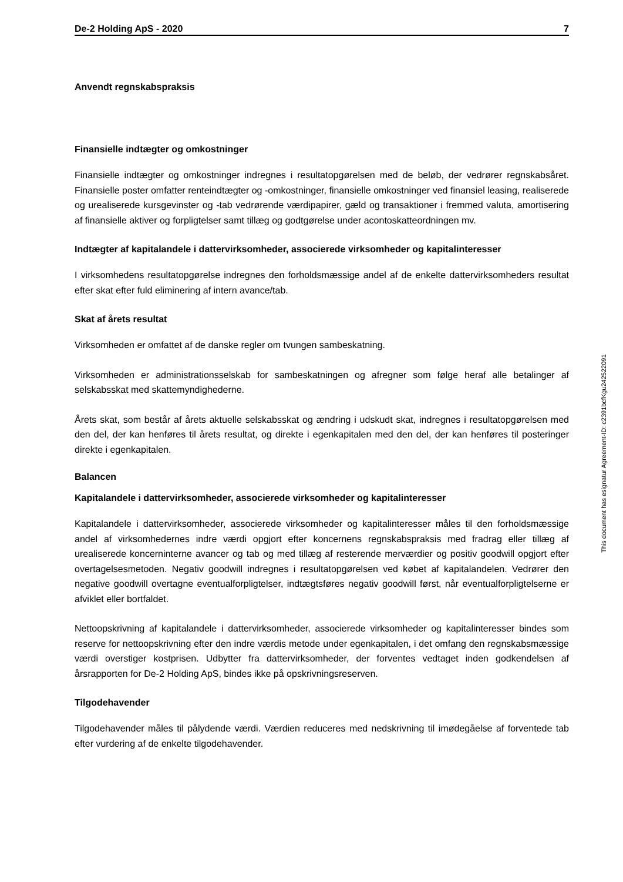De-2 Holding ApS - 2020 7
Anvendt regnskabspraksis
Finansielle indtægter og omkostninger
Finansielle indtægter og omkostninger indregnes i resultatopgørelsen med de beløb, der vedrører regnskabsåret. Finansielle poster omfatter renteindtægter og -omkostninger, finansielle omkostninger ved finansiel leasing, realiserede og urealiserede kursgevinster og -tab vedrørende værdipapirer, gæld og transaktioner i fremmed valuta, amortisering af finansielle aktiver og forpligtelser samt tillæg og godtgørelse under acontoskatteordningen mv.
Indtægter af kapitalandele i dattervirksomheder, associerede virksomheder og kapitalinteresser
I virksomhedens resultatopgørelse indregnes den forholdsmæssige andel af de enkelte dattervirksomheders resultat efter skat efter fuld eliminering af intern avance/tab.
Skat af årets resultat
Virksomheden er omfattet af de danske regler om tvungen sambeskatning.
Virksomheden er administrationsselskab for sambeskatningen og afregner som følge heraf alle betalinger af selskabsskat med skattemyndighederne.
Årets skat, som består af årets aktuelle selskabsskat og ændring i udskudt skat, indregnes i resultatopgørelsen med den del, der kan henføres til årets resultat, og direkte i egenkapitalen med den del, der kan henføres til posteringer direkte i egenkapitalen.
Balancen
Kapitalandele i dattervirksomheder, associerede virksomheder og kapitalinteresser
Kapitalandele i dattervirksomheder, associerede virksomheder og kapitalinteresser måles til den forholdsmæssige andel af virksomhedernes indre værdi opgjort efter koncernens regnskabspraksis med fradrag eller tillæg af urealiserede koncerninterne avancer og tab og med tillæg af resterende merværdier og positiv goodwill opgjort efter overtagelsesmetoden. Negativ goodwill indregnes i resultatopgørelsen ved købet af kapitalandelen. Vedrører den negative goodwill overtagne eventualforpligtelser, indtægtsføres negativ goodwill først, når eventualforpligtelserne er afviklet eller bortfaldet.
Nettoopskrivning af kapitalandele i dattervirksomheder, associerede virksomheder og kapitalinteresser bindes som reserve for nettoopskrivning efter den indre værdis metode under egenkapitalen, i det omfang den regnskabsmæssige værdi overstiger kostprisen. Udbytter fra dattervirksomheder, der forventes vedtaget inden godkendelsen af årsrapporten for De-2 Holding ApS, bindes ikke på opskrivningsreserven.
Tilgodehavender
Tilgodehavender måles til pålydende værdi. Værdien reduceres med nedskrivning til imødegåelse af forventede tab efter vurdering af de enkelte tilgodehavender.
This document has esignatur Agreement-ID: c2391bcfKgu242522091